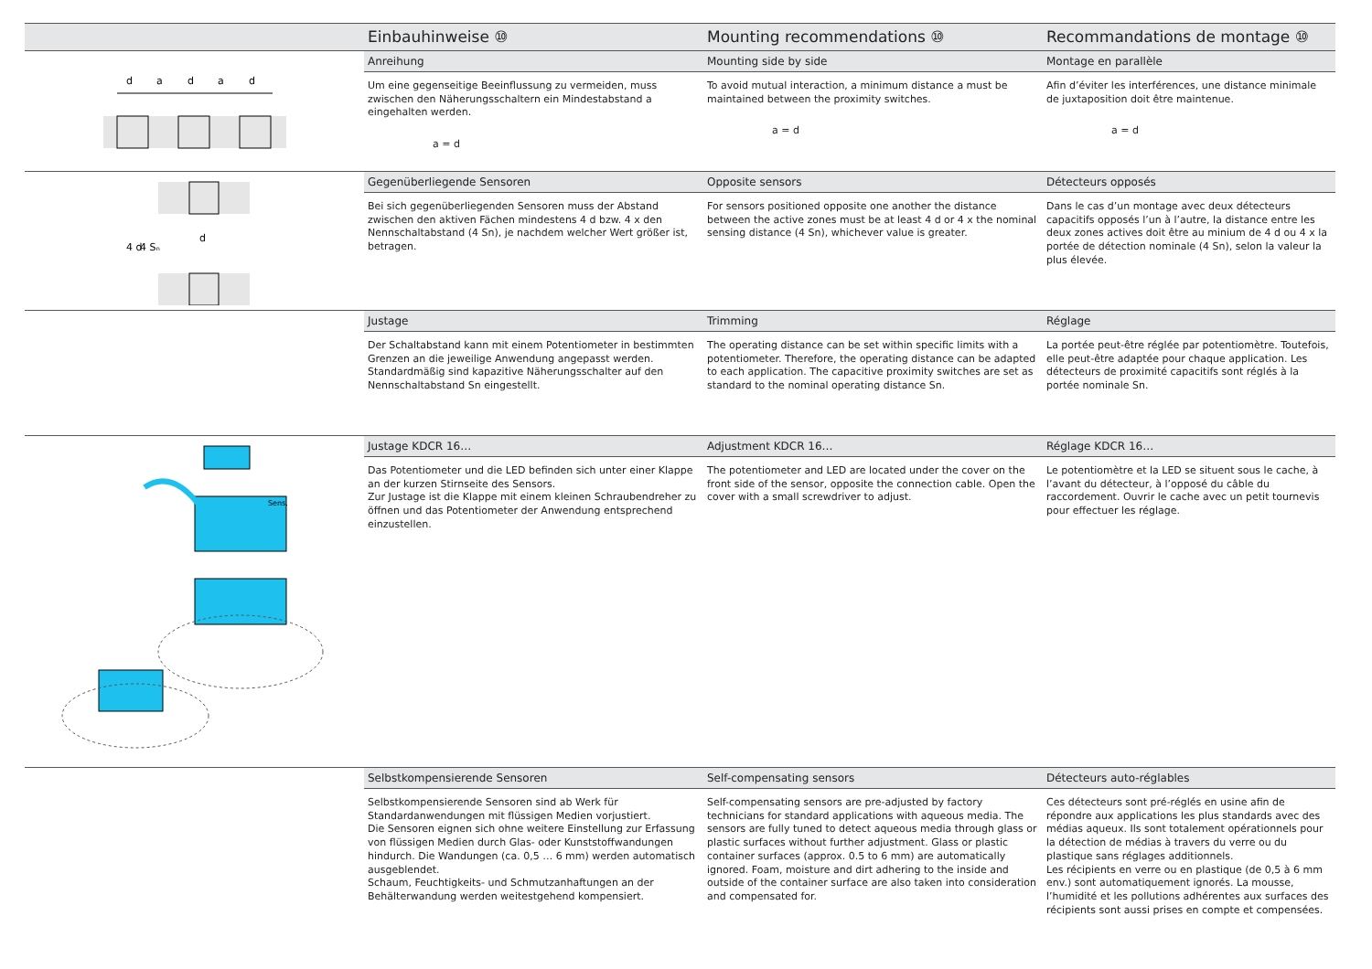Einbauhinweise ⑩
Mounting recommendations ⑩
Recommandations de montage ⑩
d
a
d
a
d
Anreihung
Um eine gegenseitige Beeinflussung zu vermeiden, muss zwischen den Näherungsschaltern ein Mindestabstand a eingehalten werden.
a = d
Mounting side by side
To avoid mutual interaction, a minimum distance a must be maintained between the proximity switches.
a = d
Montage en parallèle
Afin d’éviter les interférences, une distance minimale de juxtaposition doit être maintenue.
a = d
d
4 d
4 Sₙ
Gegenüberliegende Sensoren
Bei sich gegenüberliegenden Sensoren muss der Abstand zwischen den aktiven Fächen mindestens 4 d bzw. 4 x den Nennschaltabstand (4 Sn), je nachdem welcher Wert größer ist, betragen.
Opposite sensors
For sensors positioned opposite one another the distance between the active zones must be at least 4 d or 4 x the nominal sensing distance (4 Sn), whichever value is greater.
Détecteurs opposés
Dans le cas d’un montage avec deux détecteurs capacitifs opposés l’un à l’autre, la distance entre les deux zones actives doit être au minium de 4 d ou 4 x la portée de détection nominale (4 Sn), selon la valeur la plus élevée.
Justage
Der Schaltabstand kann mit einem Potentiometer in bestimmten Grenzen an die jeweilige Anwendung angepasst werden.
Standardmäßig sind kapazitive Näherungsschalter auf den Nennschaltabstand Sn eingestellt.
Trimming
The operating distance can be set within specific limits with a potentiometer. Therefore, the operating distance can be adapted to each application. The capacitive proximity switches are set as standard to the nominal operating distance Sn.
Réglage
La portée peut-être réglée par potentiomètre. Toutefois, elle peut-être adaptée pour chaque application. Les détecteurs de proximité capacitifs sont réglés à la portée nominale Sn.
Sens.
Justage KDCR 16…
Das Potentiometer und die LED befinden sich unter einer Klappe an der kurzen Stirnseite des Sensors.
Zur Justage ist die Klappe mit einem kleinen Schraubendreher zu öffnen und das Potentiometer der Anwendung entsprechend einzustellen.
Adjustment KDCR 16…
The potentiometer and LED are located under the cover on the front side of the sensor, opposite the connection cable. Open the cover with a small screwdriver to adjust.
Réglage KDCR 16…
Le potentiomètre et la LED se situent sous le cache, à l’avant du détecteur, à l’opposé du câble du raccordement. Ouvrir le cache avec un petit tournevis pour effectuer les réglage.
Selbstkompensierende Sensoren
Selbstkompensierende Sensoren sind ab Werk für Standardanwendungen mit flüssigen Medien vorjustiert.
Die Sensoren eignen sich ohne weitere Einstellung zur Erfassung von flüssigen Medien durch Glas- oder Kunststoffwandungen hindurch. Die Wandungen (ca. 0,5 … 6 mm) werden automatisch ausgeblendet.
Schaum, Feuchtigkeits- und Schmutzanhaftungen an der Behälterwandung werden weitestgehend kompensiert.
Self-compensating sensors
Self-compensating sensors are pre-adjusted by factory technicians for standard applications with aqueous media. The sensors are fully tuned to detect aqueous media through glass or plastic surfaces without further adjustment. Glass or plastic container surfaces (approx. 0.5 to 6 mm) are automatically ignored. Foam, moisture and dirt adhering to the inside and outside of the container surface are also taken into consideration and compensated for.
Détecteurs auto-réglables
Ces détecteurs sont pré-réglés en usine afin de répondre aux applications les plus standards avec des médias aqueux. Ils sont totalement opérationnels pour la détection de médias à travers du verre ou du plastique sans réglages additionnels.
Les récipients en verre ou en plastique (de 0,5 à 6 mm env.) sont automatiquement ignorés. La mousse, l’humidité et les pollutions adhérentes aux surfaces des récipients sont aussi prises en compte et compensées.